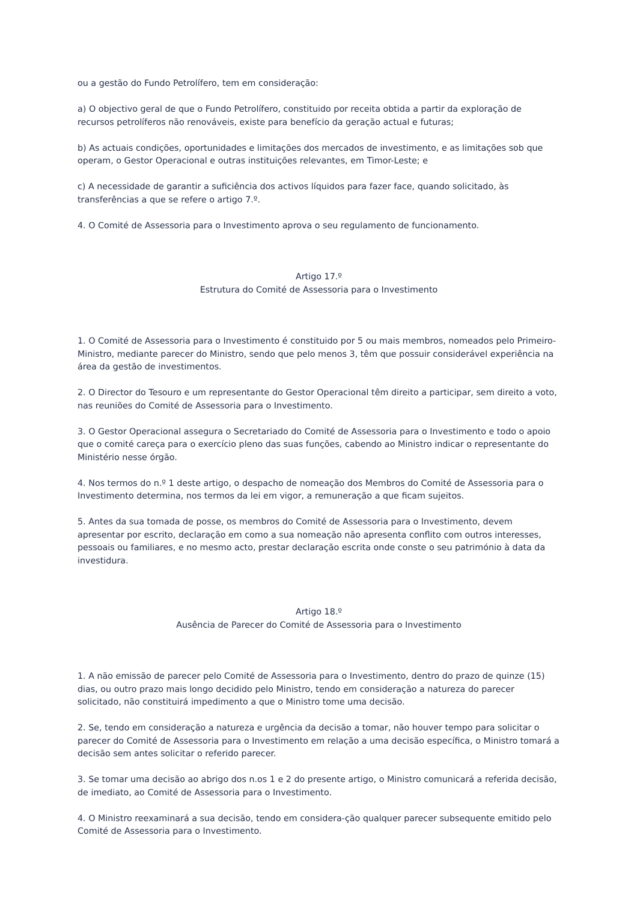ou a gestão do Fundo Petrolífero, tem em consideração:
a) O objectivo geral de que o Fundo Petrolífero, constituido por receita obtida a partir da exploração de recursos petrolíferos não renováveis, existe para benefício da geração actual e futuras;
b) As actuais condições, oportunidades e limitações dos mercados de investimento, e as limitações sob que operam, o Gestor Operacional e outras instituições relevantes, em Timor-Leste; e
c) A necessidade de garantir a suficiência dos activos líquidos para fazer face, quando solicitado, às transferências a que se refere o artigo 7.º.
4. O Comité de Assessoria para o Investimento aprova o seu regulamento de funcionamento.
Artigo 17.º
Estrutura do Comité de Assessoria para o Investimento
1. O Comité de Assessoria para o Investimento é constituido por 5 ou mais membros, nomeados pelo Primeiro-Ministro, mediante parecer do Ministro, sendo que pelo menos 3, têm que possuir considerável experiência na área da gestão de investimentos.
2. O Director do Tesouro e um representante do Gestor Operacional têm direito a participar, sem direito a voto, nas reuniões do Comité de Assessoria para o Investimento.
3. O Gestor Operacional assegura o Secretariado do Comité de Assessoria para o Investimento e todo o apoio que o comité careça para o exercício pleno das suas funções, cabendo ao Ministro indicar o representante do Ministério nesse órgão.
4. Nos termos do n.º 1 deste artigo, o despacho de nomeação dos Membros do Comité de Assessoria para o Investimento determina, nos termos da lei em vigor, a remuneração a que ficam sujeitos.
5. Antes da sua tomada de posse, os membros do Comité de Assessoria para o Investimento, devem apresentar por escrito, declaração em como a sua nomeação não apresenta conflito com outros interesses, pessoais ou familiares, e no mesmo acto, prestar declaração escrita onde conste o seu património à data da investidura.
Artigo 18.º
Ausência de Parecer do Comité de Assessoria para o Investimento
1. A não emissão de parecer pelo Comité de Assessoria para o Investimento, dentro do prazo de quinze (15) dias, ou outro prazo mais longo decidido pelo Ministro, tendo em consideração a natureza do parecer solicitado, não constituirá impedimento a que o Ministro tome uma decisão.
2. Se, tendo em consideração a natureza e urgência da decisão a tomar, não houver tempo para solicitar o parecer do Comité de Assessoria para o Investimento em relação a uma decisão específica, o Ministro tomará a decisão sem antes solicitar o referido parecer.
3. Se tomar uma decisão ao abrigo dos n.os 1 e 2 do presente artigo, o Ministro comunicará a referida decisão, de imediato, ao Comité de Assessoria para o Investimento.
4. O Ministro reexaminará a sua decisão, tendo em considera-ção qualquer parecer subsequente emitido pelo Comité de Assessoria para o Investimento.